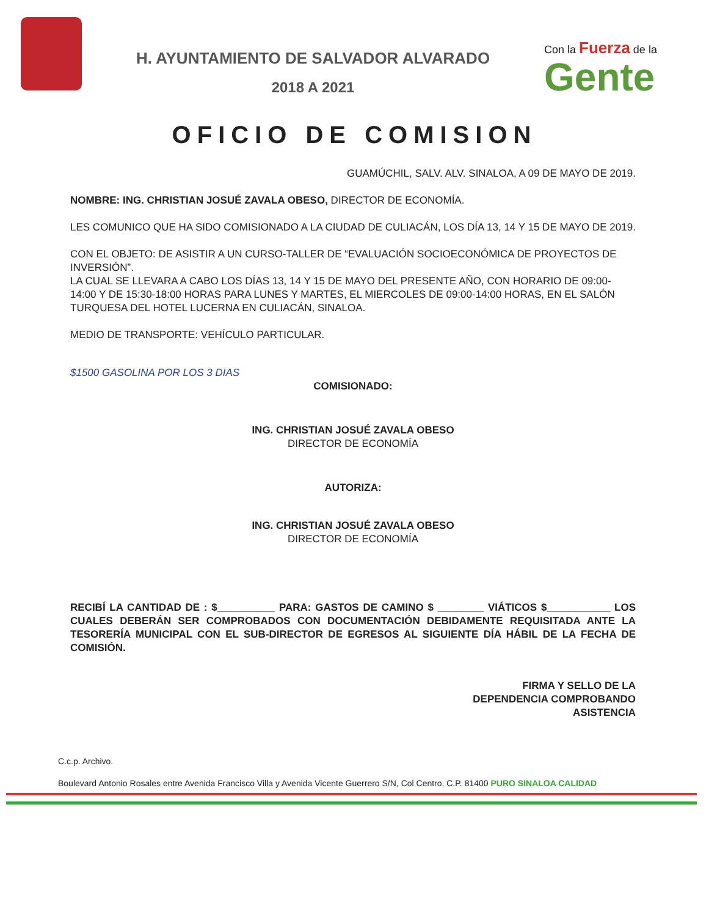H. AYUNTAMIENTO DE SALVADOR ALVARADO
2018 A 2021
Con la Fuerza de la
Gente
OFICIO DE COMISION
GUAMÚCHIL, SALV. ALV. SINALOA, A 09 DE MAYO DE 2019.
NOMBRE: ING. CHRISTIAN JOSUÉ ZAVALA OBESO, DIRECTOR DE ECONOMÍA.
LES COMUNICO QUE HA SIDO COMISIONADO A LA CIUDAD DE CULIACÁN, LOS DÍA 13, 14 Y 15 DE MAYO DE 2019.
CON EL OBJETO: DE ASISTIR A UN CURSO-TALLER DE “EVALUACIÓN SOCIOECONÓMICA DE PROYECTOS DE INVERSIÓN”.
LA CUAL SE LLEVARA A CABO LOS DÍAS 13, 14 Y 15 DE MAYO DEL PRESENTE AÑO, CON HORARIO DE 09:00-14:00 Y DE 15:30-18:00 HORAS PARA LUNES Y MARTES, EL MIERCOLES DE 09:00-14:00 HORAS, EN EL SALÓN TURQUESA DEL HOTEL LUCERNA EN CULIACÁN, SINALOA.
MEDIO DE TRANSPORTE: VEHÍCULO PARTICULAR.
$1500 GASOLINA POR LOS 3 DIAS
COMISIONADO:
ING. CHRISTIAN JOSUÉ ZAVALA OBESO
DIRECTOR DE ECONOMÍA
AUTORIZA:
ING. CHRISTIAN JOSUÉ ZAVALA OBESO
DIRECTOR DE ECONOMÍA
RECIBÍ LA CANTIDAD DE : $__________ PARA: GASTOS DE CAMINO $ ________ VIÁTICOS $___________ LOS CUALES DEBERÁN SER COMPROBADOS CON DOCUMENTACIÓN DEBIDAMENTE REQUISITADA ANTE LA TESORERÍA MUNICIPAL CON EL SUB-DIRECTOR DE EGRESOS AL SIGUIENTE DÍA HÁBIL DE LA FECHA DE COMISIÓN.
FIRMA Y SELLO DE LA
DEPENDENCIA COMPROBANDO
ASISTENCIA
C.c.p. Archivo.
Boulevard Antonio Rosales entre Avenida Francisco Villa y Avenida Vicente Guerrero S/N, Col Centro, C.P. 81400 PURO SINALOA CALIDAD